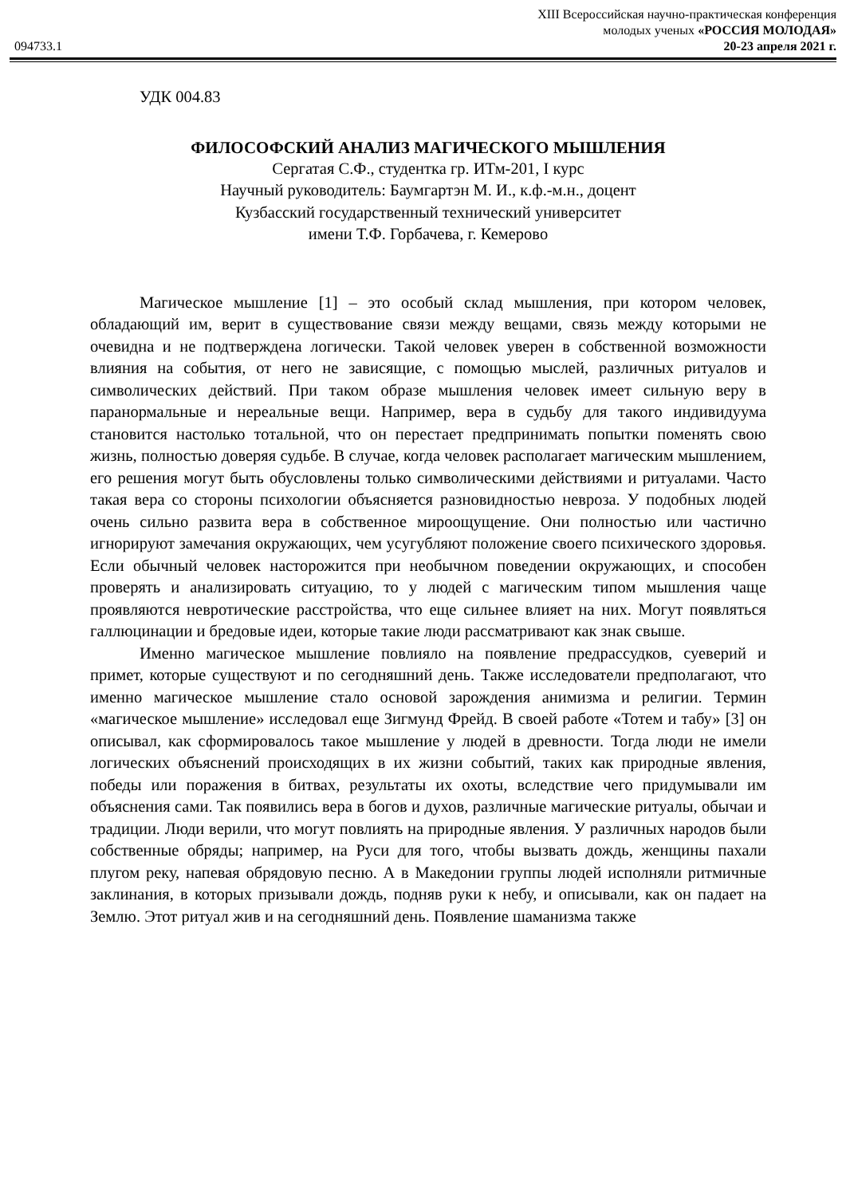094733.1
XIII Всероссийская научно-практическая конференция
молодых ученых «РОССИЯ МОЛОДАЯ»
20-23 апреля 2021 г.
УДК 004.83
ФИЛОСОФСКИЙ АНАЛИЗ МАГИЧЕСКОГО МЫШЛЕНИЯ
Сергатая С.Ф., студентка гр. ИТм-201, I курс
Научный руководитель: Баумгартэн М. И., к.ф.-м.н., доцент
Кузбасский государственный технический университет
имени Т.Ф. Горбачева, г. Кемерово
Магическое мышление [1] – это особый склад мышления, при котором человек, обладающий им, верит в существование связи между вещами, связь между которыми не очевидна и не подтверждена логически. Такой человек уверен в собственной возможности влияния на события, от него не зависящие, с помощью мыслей, различных ритуалов и символических действий. При таком образе мышления человек имеет сильную веру в паранормальные и нереальные вещи. Например, вера в судьбу для такого индивидуума становится настолько тотальной, что он перестает предпринимать попытки поменять свою жизнь, полностью доверяя судьбе. В случае, когда человек располагает магическим мышлением, его решения могут быть обусловлены только символическими действиями и ритуалами. Часто такая вера со стороны психологии объясняется разновидностью невроза. У подобных людей очень сильно развита вера в собственное мироощущение. Они полностью или частично игнорируют замечания окружающих, чем усугубляют положение своего психического здоровья. Если обычный человек насторожится при необычном поведении окружающих, и способен проверять и анализировать ситуацию, то у людей с магическим типом мышления чаще проявляются невротические расстройства, что еще сильнее влияет на них. Могут появляться галлюцинации и бредовые идеи, которые такие люди рассматривают как знак свыше.
Именно магическое мышление повлияло на появление предрассудков, суеверий и примет, которые существуют и по сегодняшний день. Также исследователи предполагают, что именно магическое мышление стало основой зарождения анимизма и религии. Термин «магическое мышление» исследовал еще Зигмунд Фрейд. В своей работе «Тотем и табу» [3] он описывал, как сформировалось такое мышление у людей в древности. Тогда люди не имели логических объяснений происходящих в их жизни событий, таких как природные явления, победы или поражения в битвах, результаты их охоты, вследствие чего придумывали им объяснения сами. Так появились вера в богов и духов, различные магические ритуалы, обычаи и традиции. Люди верили, что могут повлиять на природные явления. У различных народов были собственные обряды; например, на Руси для того, чтобы вызвать дождь, женщины пахали плугом реку, напевая обрядовую песню. А в Македонии группы людей исполняли ритмичные заклинания, в которых призывали дождь, подняв руки к небу, и описывали, как он падает на Землю. Этот ритуал жив и на сегодняшний день. Появление шаманизма также